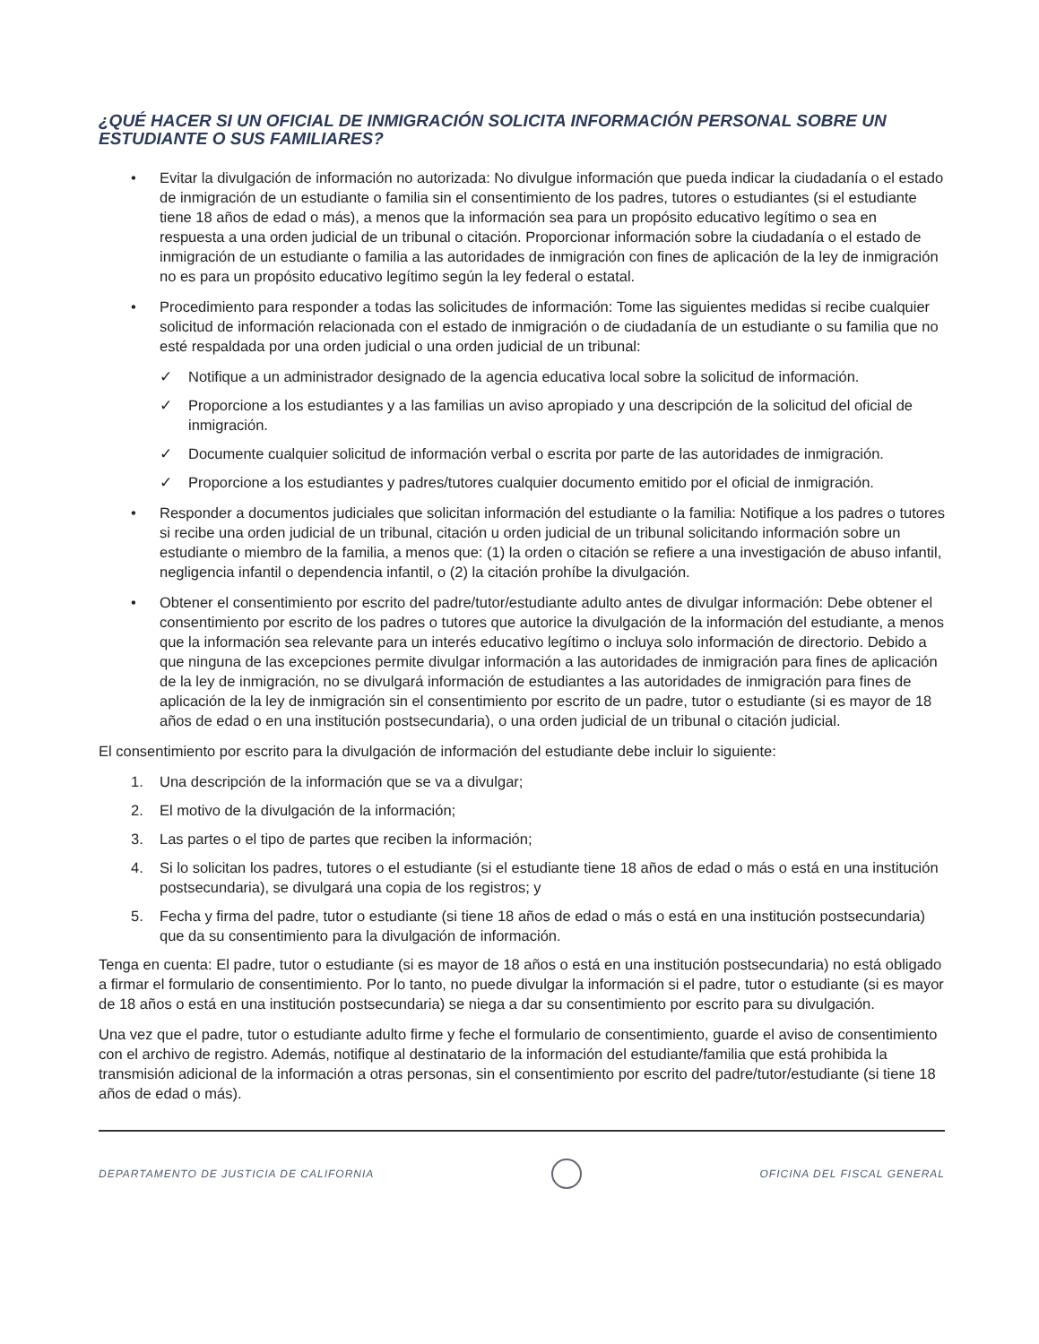¿QUÉ HACER SI UN OFICIAL DE INMIGRACIÓN SOLICITA INFORMACIÓN PERSONAL SOBRE UN ESTUDIANTE O SUS FAMILIARES?
• Evitar la divulgación de información no autorizada: No divulgue información que pueda indicar la ciudadanía o el estado de inmigración de un estudiante o familia sin el consentimiento de los padres, tutores o estudiantes (si el estudiante tiene 18 años de edad o más), a menos que la información sea para un propósito educativo legítimo o sea en respuesta a una orden judicial de un tribunal o citación. Proporcionar información sobre la ciudadanía o el estado de inmigración de un estudiante o familia a las autoridades de inmigración con fines de aplicación de la ley de inmigración no es para un propósito educativo legítimo según la ley federal o estatal.
• Procedimiento para responder a todas las solicitudes de información: Tome las siguientes medidas si recibe cualquier solicitud de información relacionada con el estado de inmigración o de ciudadanía de un estudiante o su familia que no esté respaldada por una orden judicial o una orden judicial de un tribunal:
✓ Notifique a un administrador designado de la agencia educativa local sobre la solicitud de información.
✓ Proporcione a los estudiantes y a las familias un aviso apropiado y una descripción de la solicitud del oficial de inmigración.
✓ Documente cualquier solicitud de información verbal o escrita por parte de las autoridades de inmigración.
✓ Proporcione a los estudiantes y padres/tutores cualquier documento emitido por el oficial de inmigración.
• Responder a documentos judiciales que solicitan información del estudiante o la familia: Notifique a los padres o tutores si recibe una orden judicial de un tribunal, citación u orden judicial de un tribunal solicitando información sobre un estudiante o miembro de la familia, a menos que: (1) la orden o citación se refiere a una investigación de abuso infantil, negligencia infantil o dependencia infantil, o (2) la citación prohíbe la divulgación.
• Obtener el consentimiento por escrito del padre/tutor/estudiante adulto antes de divulgar información: Debe obtener el consentimiento por escrito de los padres o tutores que autorice la divulgación de la información del estudiante, a menos que la información sea relevante para un interés educativo legítimo o incluya solo información de directorio. Debido a que ninguna de las excepciones permite divulgar información a las autoridades de inmigración para fines de aplicación de la ley de inmigración, no se divulgará información de estudiantes a las autoridades de inmigración para fines de aplicación de la ley de inmigración sin el consentimiento por escrito de un padre, tutor o estudiante (si es mayor de 18 años de edad o en una institución postsecundaria), o una orden judicial de un tribunal o citación judicial.
El consentimiento por escrito para la divulgación de información del estudiante debe incluir lo siguiente:
1. Una descripción de la información que se va a divulgar;
2. El motivo de la divulgación de la información;
3. Las partes o el tipo de partes que reciben la información;
4. Si lo solicitan los padres, tutores o el estudiante (si el estudiante tiene 18 años de edad o más o está en una institución postsecundaria), se divulgará una copia de los registros; y
5. Fecha y firma del padre, tutor o estudiante (si tiene 18 años de edad o más o está en una institución postsecundaria) que da su consentimiento para la divulgación de información.
Tenga en cuenta: El padre, tutor o estudiante (si es mayor de 18 años o está en una institución postsecundaria) no está obligado a firmar el formulario de consentimiento. Por lo tanto, no puede divulgar la información si el padre, tutor o estudiante (si es mayor de 18 años o está en una institución postsecundaria) se niega a dar su consentimiento por escrito para su divulgación.
Una vez que el padre, tutor o estudiante adulto firme y feche el formulario de consentimiento, guarde el aviso de consentimiento con el archivo de registro. Además, notifique al destinatario de la información del estudiante/familia que está prohibida la transmisión adicional de la información a otras personas, sin el consentimiento por escrito del padre/tutor/estudiante (si tiene 18 años de edad o más).
DEPARTAMENTO DE JUSTICIA DE CALIFORNIA
OFICINA DEL FISCAL GENERAL